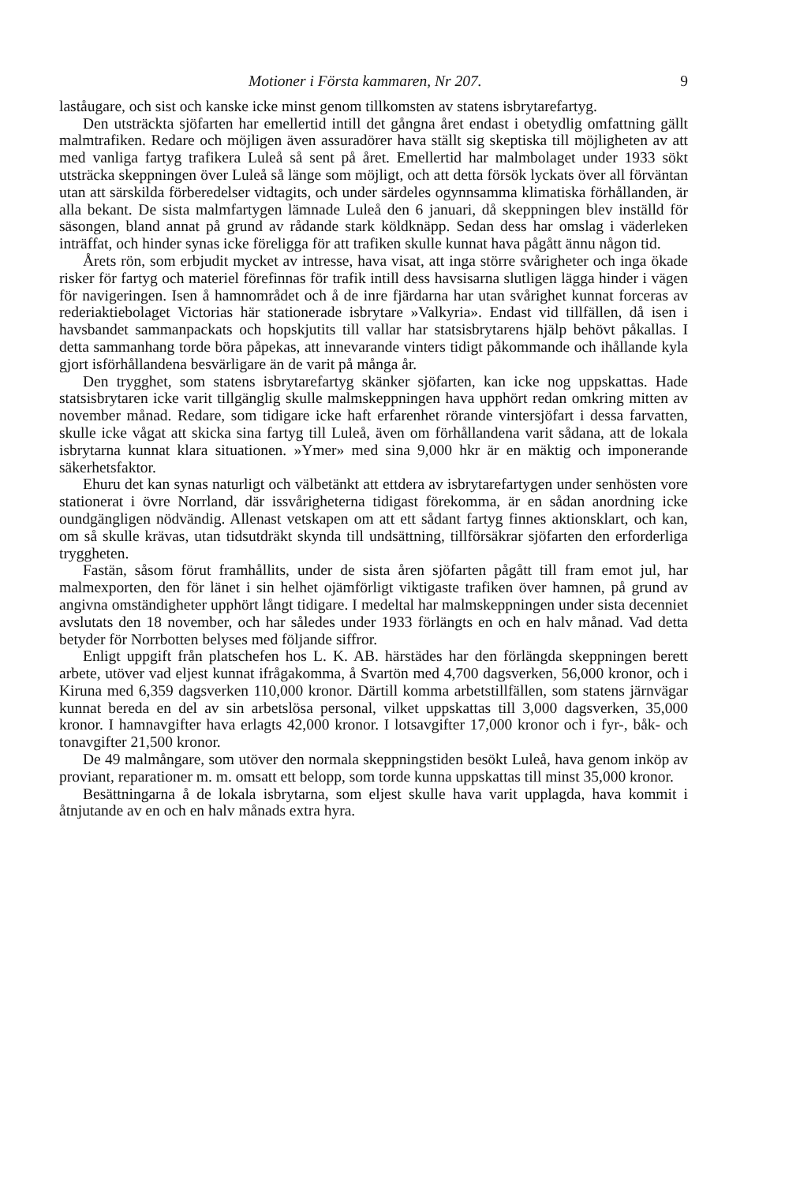Motioner i Första kammaren, Nr 207. 9
laståugare, och sist och kanske icke minst genom tillkomsten av statens isbrytarefartyg.
Den utsträckta sjöfarten har emellertid intill det gångna året endast i obetydlig omfattning gällt malmtrafiken. Redare och möjligen även assuradörer hava ställt sig skeptiska till möjligheten av att med vanliga fartyg trafikera Luleå så sent på året. Emellertid har malmbolaget under 1933 sökt utsträcka skeppningen över Luleå så länge som möjligt, och att detta försök lyckats över all förväntan utan att särskilda förberedelser vidtagits, och under särdeles ogynnsamma klimatiska förhållanden, är alla bekant. De sista malmfartygen lämnade Luleå den 6 januari, då skeppningen blev inställd för säsongen, bland annat på grund av rådande stark köldknäpp. Sedan dess har omslag i väderleken inträffat, och hinder synas icke föreligga för att trafiken skulle kunnat hava pågått ännu någon tid.
Årets rön, som erbjudit mycket av intresse, hava visat, att inga större svårigheter och inga ökade risker för fartyg och materiel förefinnas för trafik intill dess havsisarna slutligen lägga hinder i vägen för navigeringen. Isen å hamnområdet och å de inre fjärdarna har utan svårighet kunnat forceras av rederiaktiebolaget Victorias här stationerade isbrytare »Valkyria». Endast vid tillfällen, då isen i havsbandet sammanpackats och hopskjutits till vallar har statsisbrytarens hjälp behövt påkallas. I detta sammanhang torde böra påpekas, att innevarande vinters tidigt påkommande och ihållande kyla gjort isförhållandena besvärligare än de varit på många år.
Den trygghet, som statens isbrytarefartyg skänker sjöfarten, kan icke nog uppskattas. Hade statsisbrytaren icke varit tillgänglig skulle malmskeppningen hava upphört redan omkring mitten av november månad. Redare, som tidigare icke haft erfarenhet rörande vintersjöfart i dessa farvatten, skulle icke vågat att skicka sina fartyg till Luleå, även om förhållandena varit sådana, att de lokala isbrytarna kunnat klara situationen. »Ymer» med sina 9,000 hkr är en mäktig och imponerande säkerhetsfaktor.
Ehuru det kan synas naturligt och välbetänkt att ettdera av isbrytarefartygen under senhösten vore stationerat i övre Norrland, där issvårigheterna tidigast förekomma, är en sådan anordning icke oundgängligen nödvändig. Allenast vetskapen om att ett sådant fartyg finnes aktionsklart, och kan, om så skulle krävas, utan tidsutdräkt skynda till undsättning, tillförsäkrar sjöfarten den erforderliga tryggheten.
Fastän, såsom förut framhållits, under de sista åren sjöfarten pågått till fram emot jul, har malmexporten, den för länet i sin helhet ojämförligt viktigaste trafiken över hamnen, på grund av angivna omständigheter upphört långt tidigare. I medeltal har malmskeppningen under sista decenniet avslutats den 18 november, och har således under 1933 förlängts en och en halv månad. Vad detta betyder för Norrbotten belyses med följande siffror.
Enligt uppgift från platschefen hos L. K. AB. härstädes har den förlängda skeppningen berett arbete, utöver vad eljest kunnat ifrågakomma, å Svartön med 4,700 dagsverken, 56,000 kronor, och i Kiruna med 6,359 dagsverken 110,000 kronor. Därtill komma arbetstillfällen, som statens järnvägar kunnat bereda en del av sin arbetslösa personal, vilket uppskattas till 3,000 dagsverken, 35,000 kronor. I hamnavgifter hava erlagts 42,000 kronor. I lotsavgifter 17,000 kronor och i fyr-, båk- och tonavgifter 21,500 kronor.
De 49 malmångare, som utöver den normala skeppningstiden besökt Luleå, hava genom inköp av proviant, reparationer m. m. omsatt ett belopp, som torde kunna uppskattas till minst 35,000 kronor.
Besättningarna å de lokala isbrytarna, som eljest skulle hava varit upplagda, hava kommit i åtnjutande av en och en halv månads extra hyra.